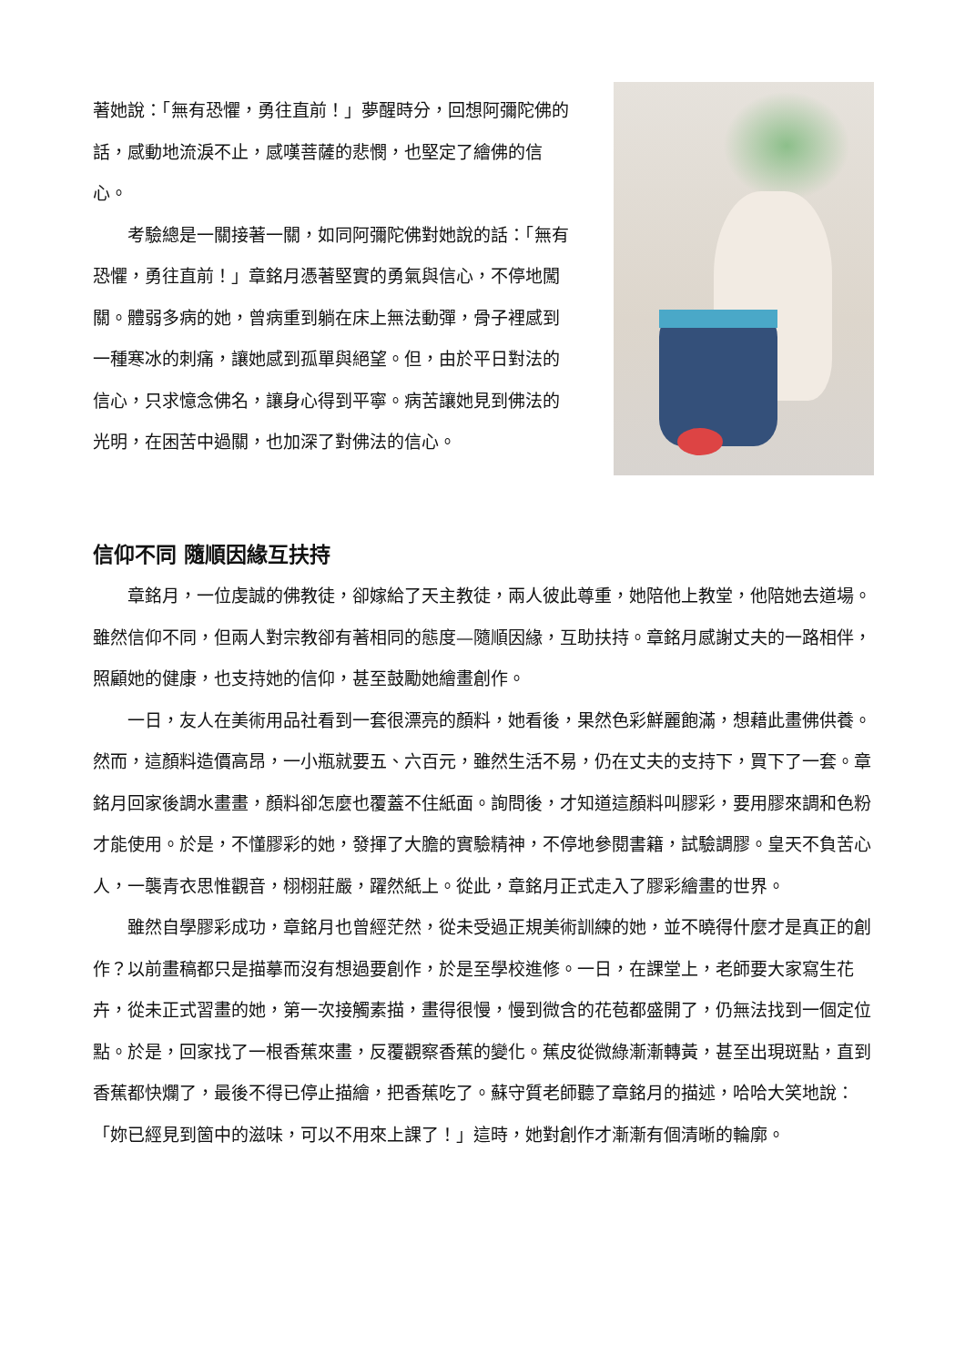著她說：「無有恐懼，勇往直前！」夢醒時分，回想阿彌陀佛的話，感動地流淚不止，感嘆菩薩的悲憫，也堅定了繪佛的信心。
考驗總是一關接著一關，如同阿彌陀佛對她說的話：「無有恐懼，勇往直前！」章銘月憑著堅實的勇氣與信心，不停地闖關。體弱多病的她，曾病重到躺在床上無法動彈，骨子裡感到一種寒冰的刺痛，讓她感到孤單與絕望。但，由於平日對法的信心，只求憶念佛名，讓身心得到平寧。病苦讓她見到佛法的光明，在困苦中過關，也加深了對佛法的信心。
信仰不同 隨順因緣互扶持
章銘月，一位虔誠的佛教徒，卻嫁給了天主教徒，兩人彼此尊重，她陪他上教堂，他陪她去道場。雖然信仰不同，但兩人對宗教卻有著相同的態度—隨順因緣，互助扶持。章銘月感謝丈夫的一路相伴，照顧她的健康，也支持她的信仰，甚至鼓勵她繪畫創作。
一日，友人在美術用品社看到一套很漂亮的顏料，她看後，果然色彩鮮麗飽滿，想藉此畫佛供養。然而，這顏料造價高昂，一小瓶就要五、六百元，雖然生活不易，仍在丈夫的支持下，買下了一套。章銘月回家後調水畫畫，顏料卻怎麼也覆蓋不住紙面。詢問後，才知道這顏料叫膠彩，要用膠來調和色粉才能使用。於是，不懂膠彩的她，發揮了大膽的實驗精神，不停地參閱書籍，試驗調膠。皇天不負苦心人，一襲青衣思惟觀音，栩栩莊嚴，躍然紙上。從此，章銘月正式走入了膠彩繪畫的世界。
雖然自學膠彩成功，章銘月也曾經茫然，從未受過正規美術訓練的她，並不曉得什麼才是真正的創作？以前畫稿都只是描摹而沒有想過要創作，於是至學校進修。一日，在課堂上，老師要大家寫生花卉，從未正式習畫的她，第一次接觸素描，畫得很慢，慢到微含的花苞都盛開了，仍無法找到一個定位點。於是，回家找了一根香蕉來畫，反覆觀察香蕉的變化。蕉皮從微綠漸漸轉黃，甚至出現斑點，直到香蕉都快爛了，最後不得已停止描繪，把香蕉吃了。蘇守質老師聽了章銘月的描述，哈哈大笑地說：「妳已經見到箇中的滋味，可以不用來上課了！」這時，她對創作才漸漸有個清晰的輪廓。